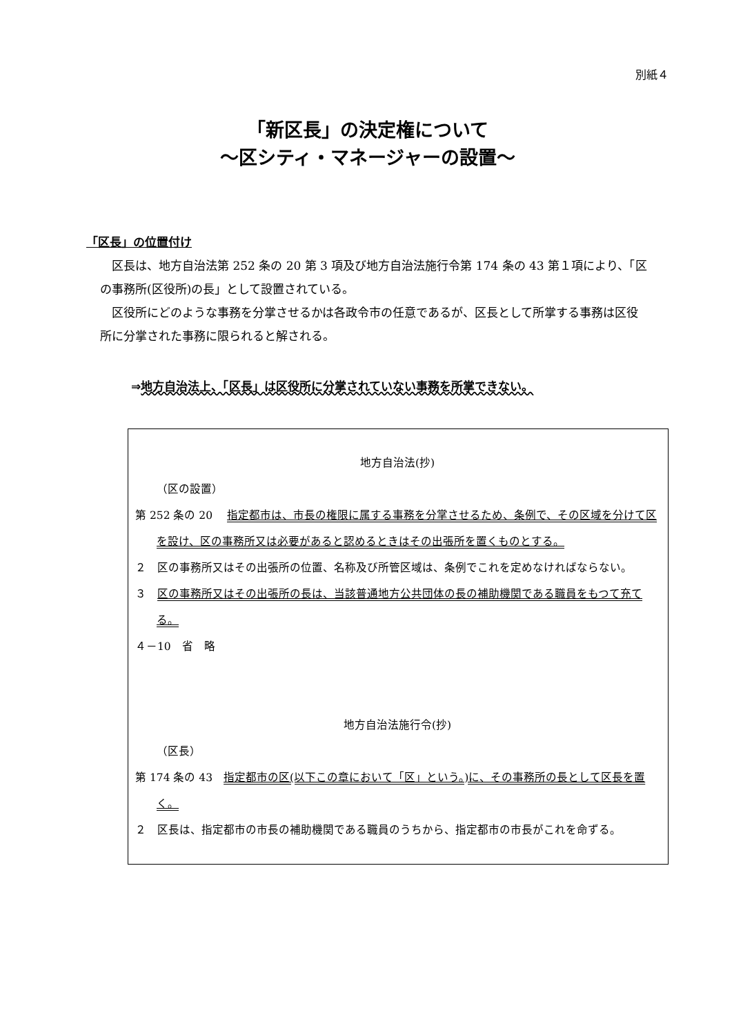別紙４
「新区長」の決定権について
～区シティ・マネージャーの設置～
「区長」の位置付け
区長は、地方自治法第 252 条の 20 第 3 項及び地方自治法施行令第 174 条の 43 第１項により、「区の事務所(区役所)の長」として設置されている。
区役所にどのような事務を分掌させるかは各政令市の任意であるが、区長として所掌する事務は区役所に分掌された事務に限られると解される。
⇒地方自治法上、「区長」は区役所に分掌されていない事務を所掌できない。
地方自治法(抄)
（区の設置）
第 252 条の 20　 指定都市は、市長の権限に属する事務を分掌させるため、条例で、その区域を分けて区を設け、区の事務所又は必要があると認めるときはその出張所を置くものとする。
２　区の事務所又はその出張所の位置、名称及び所管区域は、条例でこれを定めなければならない。
３　区の事務所又はその出張所の長は、当該普通地方公共団体の長の補助機関である職員をもつて充てる。
４－10　省　略
地方自治法施行令(抄)
（区長）
第 174 条の 43　指定都市の区(以下この章において「区」という。)に、その事務所の長として区長を置く。
２　区長は、指定都市の市長の補助機関である職員のうちから、指定都市の市長がこれを命ずる。